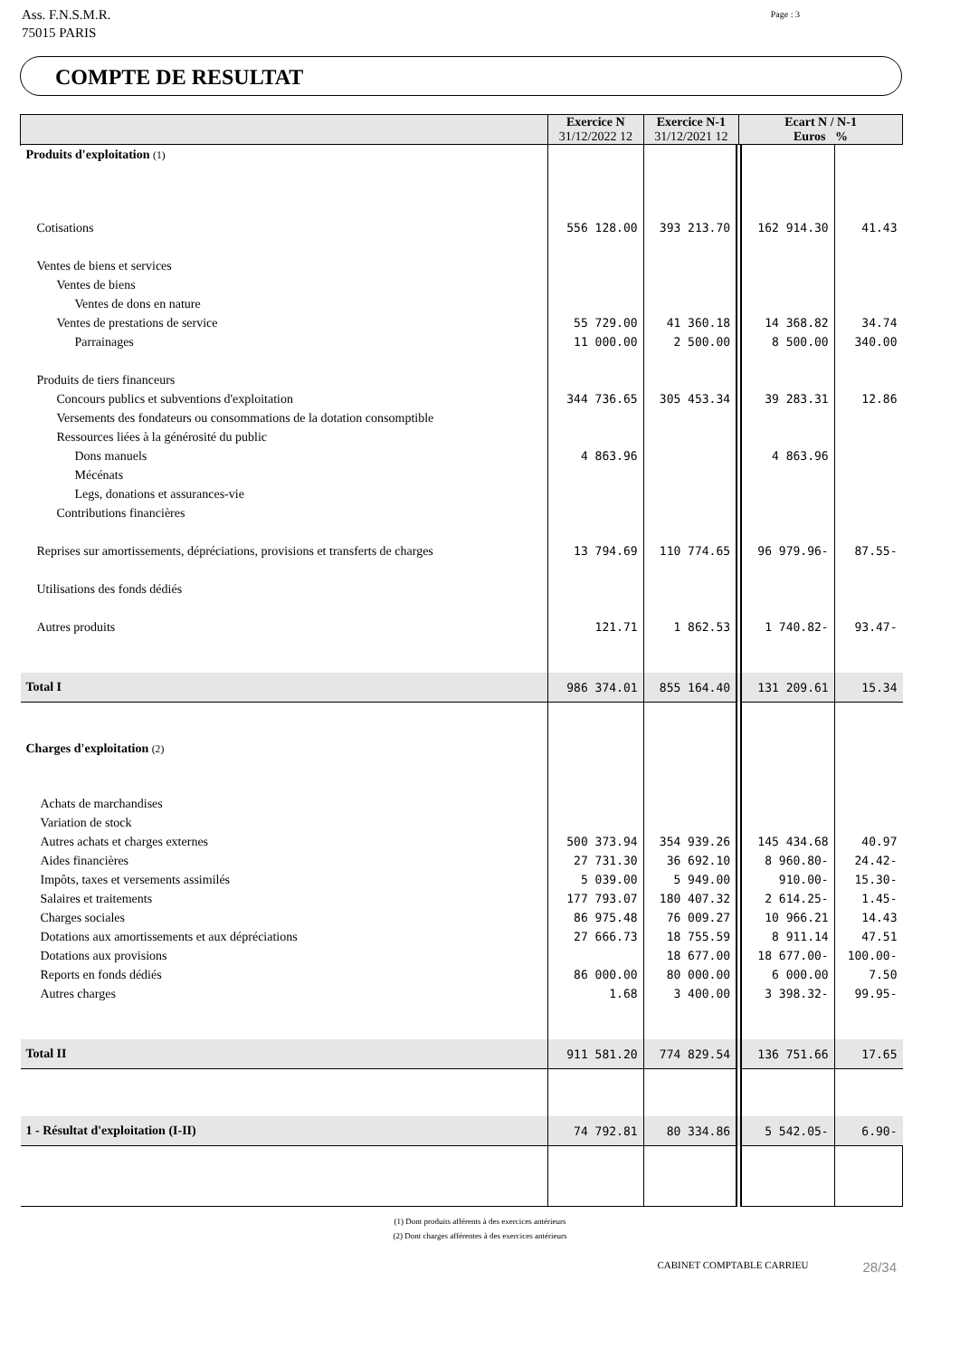Ass. F.N.S.M.R.
75015 PARIS
Page : 3
COMPTE DE RESULTAT
| | Exercice N 31/12/2022 12 | Exercice N-1 31/12/2021 12 | Ecart N / N-1 Euros % | |
| --- | --- | --- | --- | --- |
| Produits d'exploitation (1) | | | | |
| Cotisations | 556 128.00 | 393 213.70 | 162 914.30 | 41.43 |
| Ventes de biens et services | | | | |
| Ventes de biens | | | | |
| Ventes de dons en nature | | | | |
| Ventes de prestations de service | 55 729.00 | 41 360.18 | 14 368.82 | 34.74 |
| Parrainages | 11 000.00 | 2 500.00 | 8 500.00 | 340.00 |
| Produits de tiers financeurs | | | | |
| Concours publics et subventions d'exploitation | 344 736.65 | 305 453.34 | 39 283.31 | 12.86 |
| Versements des fondateurs ou consommations de la dotation consomptible | | | | |
| Ressources liées à la générosité du public | | | | |
| Dons manuels | 4 863.96 | | 4 863.96 | |
| Mécénats | | | | |
| Legs, donations et assurances-vie | | | | |
| Contributions financières | | | | |
| Reprises sur amortissements, dépréciations, provisions et transferts de charges | 13 794.69 | 110 774.65 | 96 979.96- | 87.55- |
| Utilisations des fonds dédiés | | | | |
| Autres produits | 121.71 | 1 862.53 | 1 740.82- | 93.47- |
| Total I | 986 374.01 | 855 164.40 | 131 209.61 | 15.34 |
| Charges d'exploitation (2) | | | | |
| Achats de marchandises | | | | |
| Variation de stock | | | | |
| Autres achats et charges externes | 500 373.94 | 354 939.26 | 145 434.68 | 40.97 |
| Aides financières | 27 731.30 | 36 692.10 | 8 960.80- | 24.42- |
| Impôts, taxes et versements assimilés | 5 039.00 | 5 949.00 | 910.00- | 15.30- |
| Salaires et traitements | 177 793.07 | 180 407.32 | 2 614.25- | 1.45- |
| Charges sociales | 86 975.48 | 76 009.27 | 10 966.21 | 14.43 |
| Dotations aux amortissements et aux dépréciations | 27 666.73 | 18 755.59 | 8 911.14 | 47.51 |
| Dotations aux provisions | | 18 677.00 | 18 677.00- | 100.00- |
| Reports en fonds dédiés | 86 000.00 | 80 000.00 | 6 000.00 | 7.50 |
| Autres charges | 1.68 | 3 400.00 | 3 398.32- | 99.95- |
| Total II | 911 581.20 | 774 829.54 | 136 751.66 | 17.65 |
| 1 - Résultat d'exploitation (I-II) | 74 792.81 | 80 334.86 | 5 542.05- | 6.90- |
(1) Dont produits afférents à des exercices antérieurs
(2) Dont charges afférentes à des exercices antérieurs
CABINET COMPTABLE CARRIEU 28/34